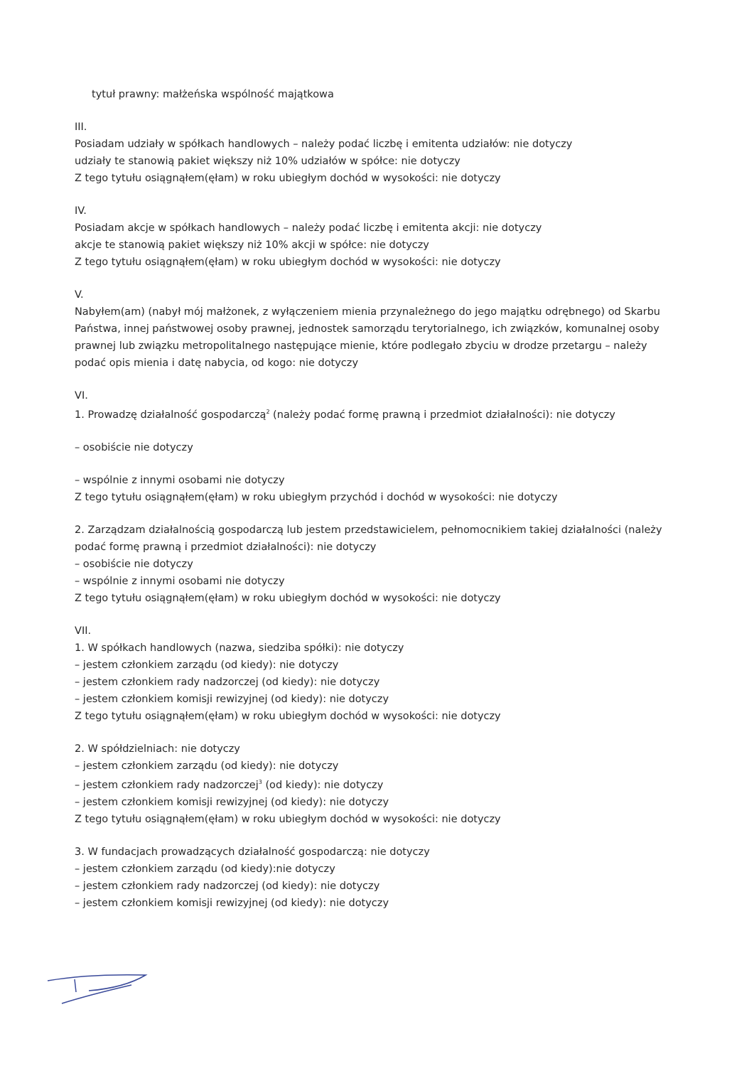tytuł prawny: małżeńska wspólność majątkowa
III.
Posiadam udziały w spółkach handlowych – należy podać liczbę i emitenta udziałów: nie dotyczy
udziały te stanowią pakiet większy niż 10% udziałów w spółce: nie dotyczy
Z tego tytułu osiągnąłem(ęłam) w roku ubiegłym dochód w wysokości: nie dotyczy
IV.
Posiadam akcje w spółkach handlowych – należy podać liczbę i emitenta akcji: nie dotyczy
akcje te stanowią pakiet większy niż 10% akcji w spółce: nie dotyczy
Z tego tytułu osiągnąłem(ęłam) w roku ubiegłym dochód w wysokości: nie dotyczy
V.
Nabyłem(am) (nabył mój małżonek, z wyłączeniem mienia przynależnego do jego majątku odrębnego) od Skarbu Państwa, innej państwowej osoby prawnej, jednostek samorządu terytorialnego, ich związków, komunalnej osoby prawnej lub związku metropolitalnego następujące mienie, które podlegało zbyciu w drodze przetargu – należy podać opis mienia i datę nabycia, od kogo: nie dotyczy
VI.
1. Prowadzę działalność gospodarczą<sup>2</sup> (należy podać formę prawną i przedmiot działalności): nie dotyczy
– osobiście nie dotyczy
– wspólnie z innymi osobami nie dotyczy
Z tego tytułu osiągnąłem(ęłam) w roku ubiegłym przychód i dochód w wysokości: nie dotyczy
2. Zarządzam działalnością gospodarczą lub jestem przedstawicielem, pełnomocnikiem takiej działalności (należy podać formę prawną i przedmiot działalności): nie dotyczy
– osobiście nie dotyczy
– wspólnie z innymi osobami nie dotyczy
Z tego tytułu osiągnąłem(ęłam) w roku ubiegłym dochód w wysokości: nie dotyczy
VII.
1. W spółkach handlowych (nazwa, siedziba spółki): nie dotyczy
– jestem członkiem zarządu (od kiedy): nie dotyczy
– jestem członkiem rady nadzorczej (od kiedy): nie dotyczy
– jestem członkiem komisji rewizyjnej (od kiedy): nie dotyczy
Z tego tytułu osiągnąłem(ęłam) w roku ubiegłym dochód w wysokości: nie dotyczy
2. W spółdzielniach: nie dotyczy
– jestem członkiem zarządu (od kiedy): nie dotyczy
– jestem członkiem rady nadzorczej<sup>3</sup> (od kiedy): nie dotyczy
– jestem członkiem komisji rewizyjnej (od kiedy): nie dotyczy
Z tego tytułu osiągnąłem(ęłam) w roku ubiegłym dochód w wysokości: nie dotyczy
3. W fundacjach prowadzących działalność gospodarczą: nie dotyczy
– jestem członkiem zarządu (od kiedy):nie dotyczy
– jestem członkiem rady nadzorczej (od kiedy): nie dotyczy
– jestem członkiem komisji rewizyjnej (od kiedy): nie dotyczy